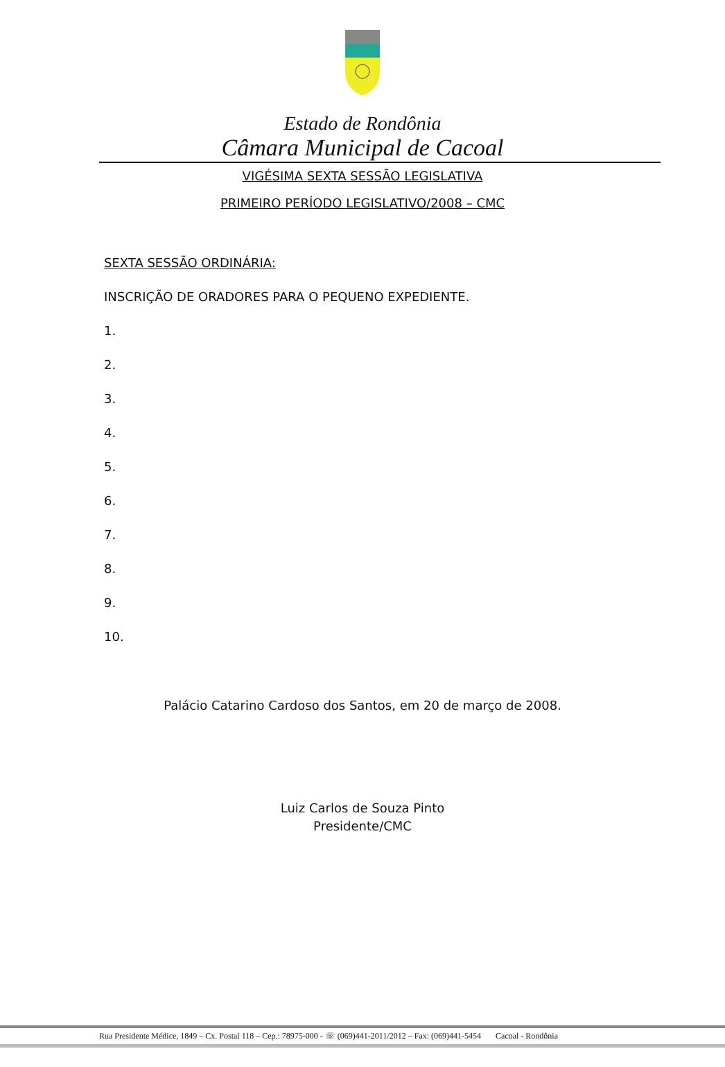Estado de Rondônia
Câmara Municipal de Cacoal
VIGÉSIMA SEXTA SESSÃO LEGISLATIVA
PRIMEIRO PERÍODO LEGISLATIVO/2008 – CMC
SEXTA SESSÃO ORDINÁRIA:
INSCRIÇÃO DE ORADORES PARA O PEQUENO EXPEDIENTE.
1.
2.
3.
4.
5.
6.
7.
8.
9.
10.
Palácio Catarino Cardoso dos Santos, em 20 de março de 2008.
Luiz Carlos de Souza Pinto
Presidente/CMC
Rua Presidente Médice, 1849 – Cx. Postal 118 – Cep.: 78975-000 - ☏ (069)441-2011/2012 – Fax: (069)441-5454 Cacoal - Rondônia